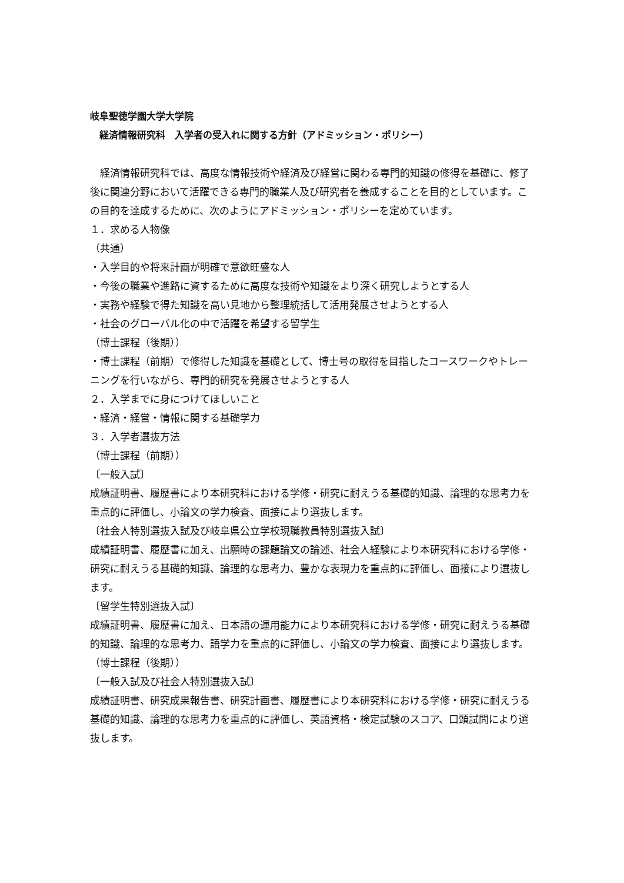岐阜聖徳学園大学大学院
　経済情報研究科　入学者の受入れに関する方針（アドミッション・ポリシー）
　経済情報研究科では、高度な情報技術や経済及び経営に関わる専門的知識の修得を基礎に、修了後に関連分野において活躍できる専門的職業人及び研究者を養成することを目的としています。この目的を達成するために、次のようにアドミッション・ポリシーを定めています。
１．求める人物像
（共通）
・入学目的や将来計画が明確で意欲旺盛な人
・今後の職業や進路に資するために高度な技術や知識をより深く研究しようとする人
・実務や経験で得た知識を高い見地から整理統括して活用発展させようとする人
・社会のグローバル化の中で活躍を希望する留学生
（博士課程（後期））
・博士課程（前期）で修得した知識を基礎として、博士号の取得を目指したコースワークやトレーニングを行いながら、専門的研究を発展させようとする人
２．入学までに身につけてほしいこと
・経済・経営・情報に関する基礎学力
３．入学者選抜方法
（博士課程（前期））
〔一般入試〕
成績証明書、履歴書により本研究科における学修・研究に耐えうる基礎的知識、論理的な思考力を重点的に評価し、小論文の学力検査、面接により選抜します。
〔社会人特別選抜入試及び岐阜県公立学校現職教員特別選抜入試〕
成績証明書、履歴書に加え、出願時の課題論文の論述、社会人経験により本研究科における学修・研究に耐えうる基礎的知識、論理的な思考力、豊かな表現力を重点的に評価し、面接により選抜します。
〔留学生特別選抜入試〕
成績証明書、履歴書に加え、日本語の運用能力により本研究科における学修・研究に耐えうる基礎的知識、論理的な思考力、語学力を重点的に評価し、小論文の学力検査、面接により選抜します。
（博士課程（後期））
〔一般入試及び社会人特別選抜入試〕
成績証明書、研究成果報告書、研究計画書、履歴書により本研究科における学修・研究に耐えうる基礎的知識、論理的な思考力を重点的に評価し、英語資格・検定試験のスコア、口頭試問により選抜します。